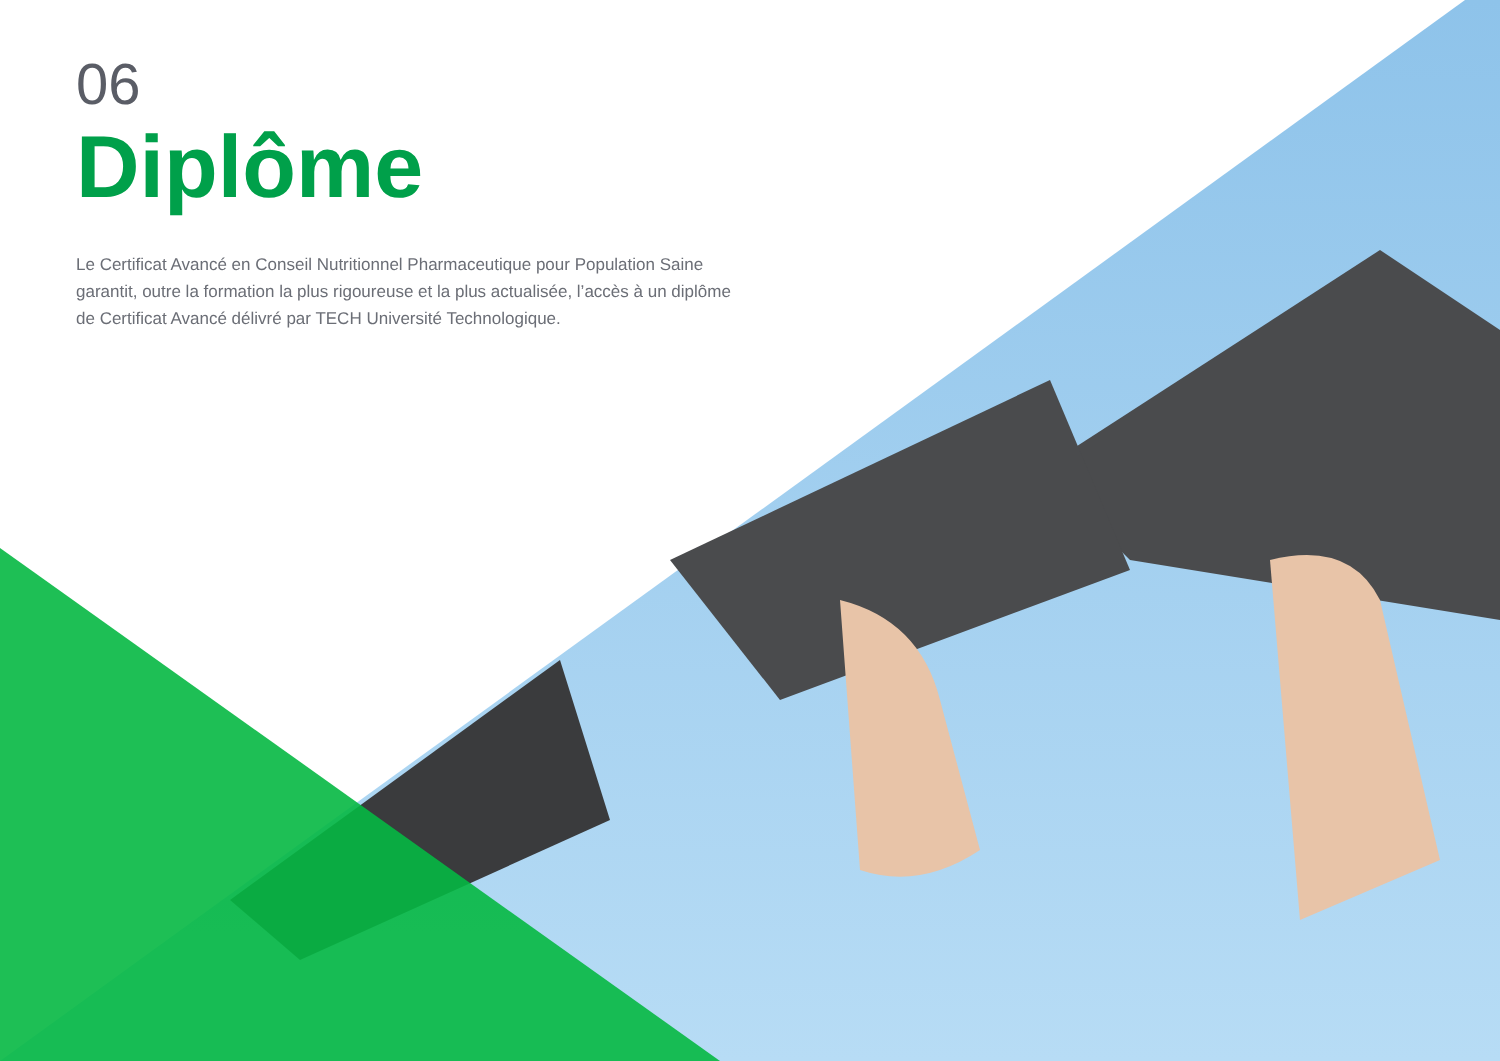06
Diplôme
Le Certificat Avancé en Conseil Nutritionnel Pharmaceutique pour Population Saine garantit, outre la formation la plus rigoureuse et la plus actualisée, l’accès à un diplôme de Certificat Avancé délivré par TECH Université Technologique.